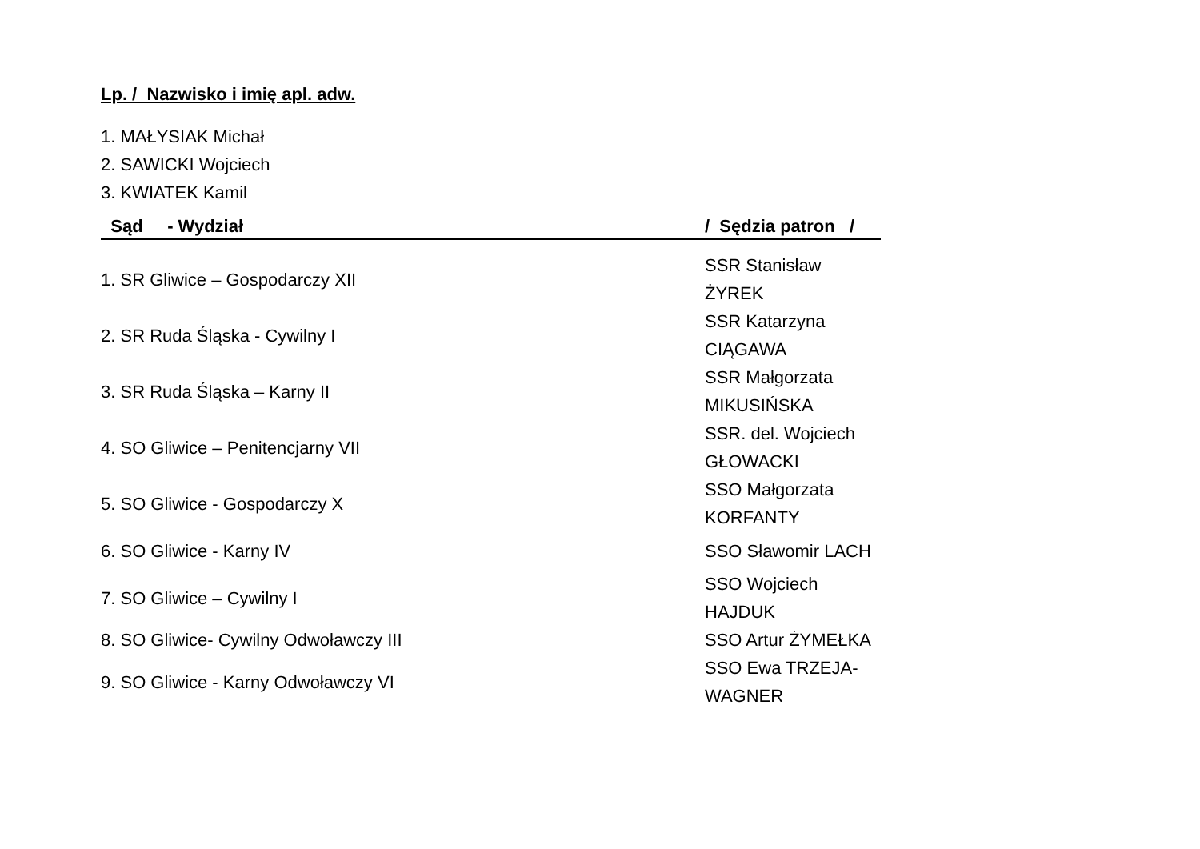Lp. / Nazwisko i imię apl. adw.
1. MAŁYSIAK Michał
2. SAWICKI Wojciech
3. KWIATEK Kamil
| Sąd - Wydział | / Sędzia patron / |
| --- | --- |
| 1. SR Gliwice – Gospodarczy XII | SSR Stanisław ŻYREK |
| 2. SR Ruda Śląska - Cywilny I | SSR Katarzyna CIĄGAWA |
| 3. SR Ruda Śląska – Karny II | SSR Małgorzata MIKUSIŃSKA |
| 4. SO Gliwice – Penitencjarny VII | SSR. del. Wojciech GŁOWACKI |
| 5. SO Gliwice - Gospodarczy X | SSO Małgorzata KORFANTY |
| 6. SO Gliwice - Karny IV | SSO Sławomir LACH |
| 7. SO Gliwice – Cywilny I | SSO Wojciech HAJDUK |
| 8. SO Gliwice- Cywilny Odwoławczy III | SSO Artur ŻYMEŁKA |
| 9. SO Gliwice - Karny Odwoławczy VI | SSO Ewa TRZEJA-WAGNER |